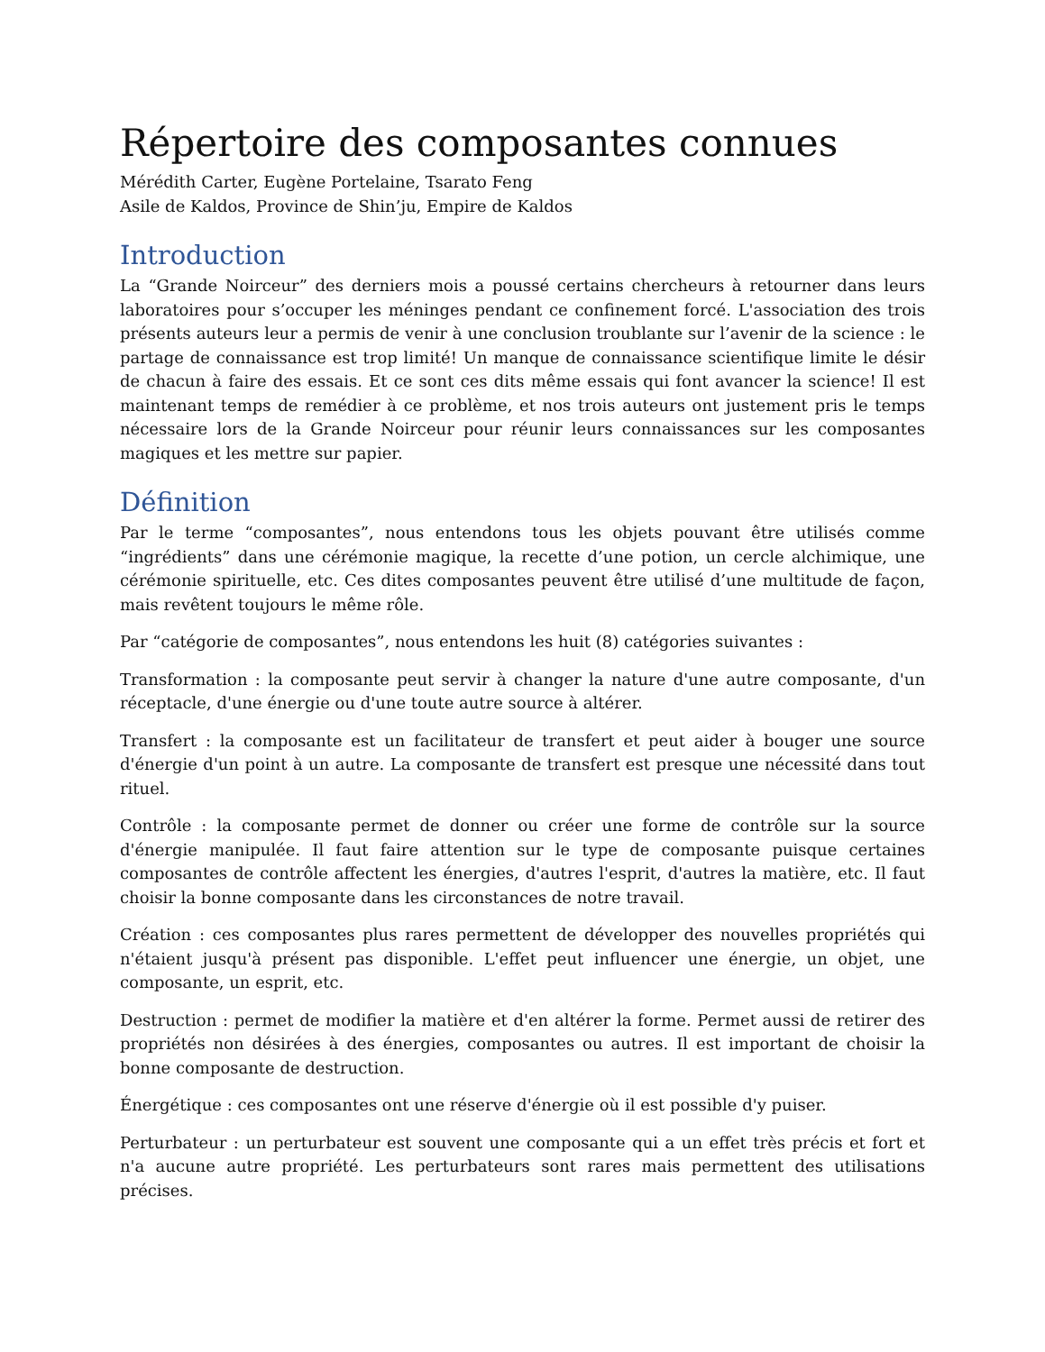Répertoire des composantes connues
Mérédith Carter, Eugène Portelaine, Tsarato Feng
Asile de Kaldos, Province de Shin’ju, Empire de Kaldos
Introduction
La “Grande Noirceur” des derniers mois a poussé certains chercheurs à retourner dans leurs laboratoires pour s’occuper les méninges pendant ce confinement forcé. L'association des trois présents auteurs leur a permis de venir à une conclusion troublante sur l’avenir de la science : le partage de connaissance est trop limité! Un manque de connaissance scientifique limite le désir de chacun à faire des essais. Et ce sont ces dits même essais qui font avancer la science! Il est maintenant temps de remédier à ce problème, et nos trois auteurs ont justement pris le temps nécessaire lors de la Grande Noirceur pour réunir leurs connaissances sur les composantes magiques et les mettre sur papier.
Définition
Par le terme “composantes”, nous entendons tous les objets pouvant être utilisés comme “ingrédients” dans une cérémonie magique, la recette d’une potion, un cercle alchimique, une cérémonie spirituelle, etc. Ces dites composantes peuvent être utilisé d’une multitude de façon, mais revêtent toujours le même rôle.
Par “catégorie de composantes”, nous entendons les huit (8) catégories suivantes :
Transformation : la composante peut servir à changer la nature d'une autre composante, d'un réceptacle, d'une énergie ou d'une toute autre source à altérer.
Transfert : la composante est un facilitateur de transfert et peut aider à bouger une source d'énergie d'un point à un autre. La composante de transfert est presque une nécessité dans tout rituel.
Contrôle : la composante permet de donner ou créer une forme de contrôle sur la source d'énergie manipulée. Il faut faire attention sur le type de composante puisque certaines composantes de contrôle affectent les énergies, d'autres l'esprit, d'autres la matière, etc. Il faut choisir la bonne composante dans les circonstances de notre travail.
Création : ces composantes plus rares permettent de développer des nouvelles propriétés qui n'étaient jusqu'à présent pas disponible. L'effet peut influencer une énergie, un objet, une composante, un esprit, etc.
Destruction : permet de modifier la matière et d'en altérer la forme. Permet aussi de retirer des propriétés non désirées à des énergies, composantes ou autres. Il est important de choisir la bonne composante de destruction.
Énergétique : ces composantes ont une réserve d'énergie où il est possible d'y puiser.
Perturbateur : un perturbateur est souvent une composante qui a un effet très précis et fort et n'a aucune autre propriété. Les perturbateurs sont rares mais permettent des utilisations précises.